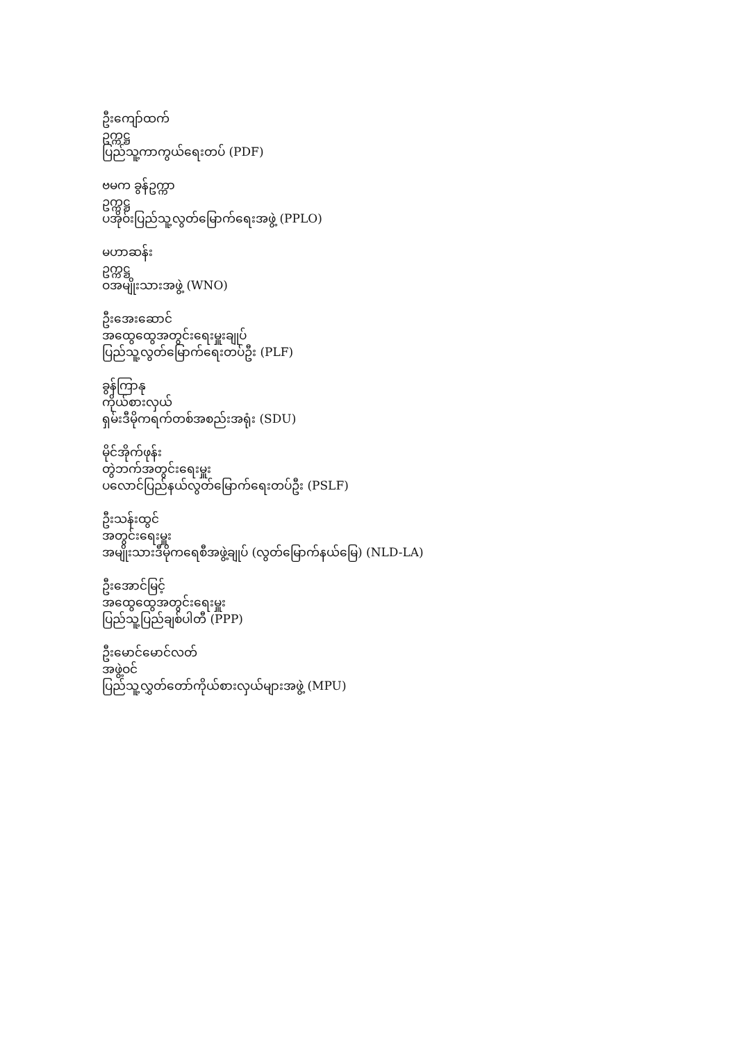ဦးကျော်ထက်
ဥက္ကဋ္ဌ
ပြည်သူ့ကာကွယ်ရေးတပ် (PDF)
ဗမက ခွန်ဥက္ကာ
ဥက္ကဋ္ဌ
ပအိုဝ်းပြည်သူ့လွတ်မြောက်ရေးအဖွဲ့ (PPLO)
မဟာဆန်း
ဥက္ကဋ္ဌ
ဝအမျိုးသားအဖွဲ့ (WNO)
ဦးအေးဆောင်
အထွေထွေအတွင်းရေးမှူးချုပ်
ပြည်သူ့လွတ်မြောက်ရေးတပ်ဦး (PLF)
ခွန်ကြာနု
ကိုယ်စားလှယ်
ရှမ်းဒီမိုကရက်တစ်အစည်းအရုံး (SDU)
မိုင်အိုက်ဖုန်း
တွဲဘက်အတွင်းရေးမှူး
ပလောင်ပြည်နယ်လွတ်မြောက်ရေးတပ်ဦး (PSLF)
ဦးသန်းထွင်
အတွင်းရေးမှူး
အမျိုးသားဒီမိုကရေစီအဖွဲ့ချုပ် (လွတ်မြောက်နယ်မြေ) (NLD-LA)
ဦးအောင်မြင့်
အထွေထွေအတွင်းရေးမှူး
ပြည်သူ့ပြည်ချစ်ပါတီ (PPP)
ဦးမောင်မောင်လတ်
အဖွဲ့ဝင်
ပြည်သူ့လွှတ်တော်ကိုယ်စားလှယ်များအဖွဲ့ (MPU)